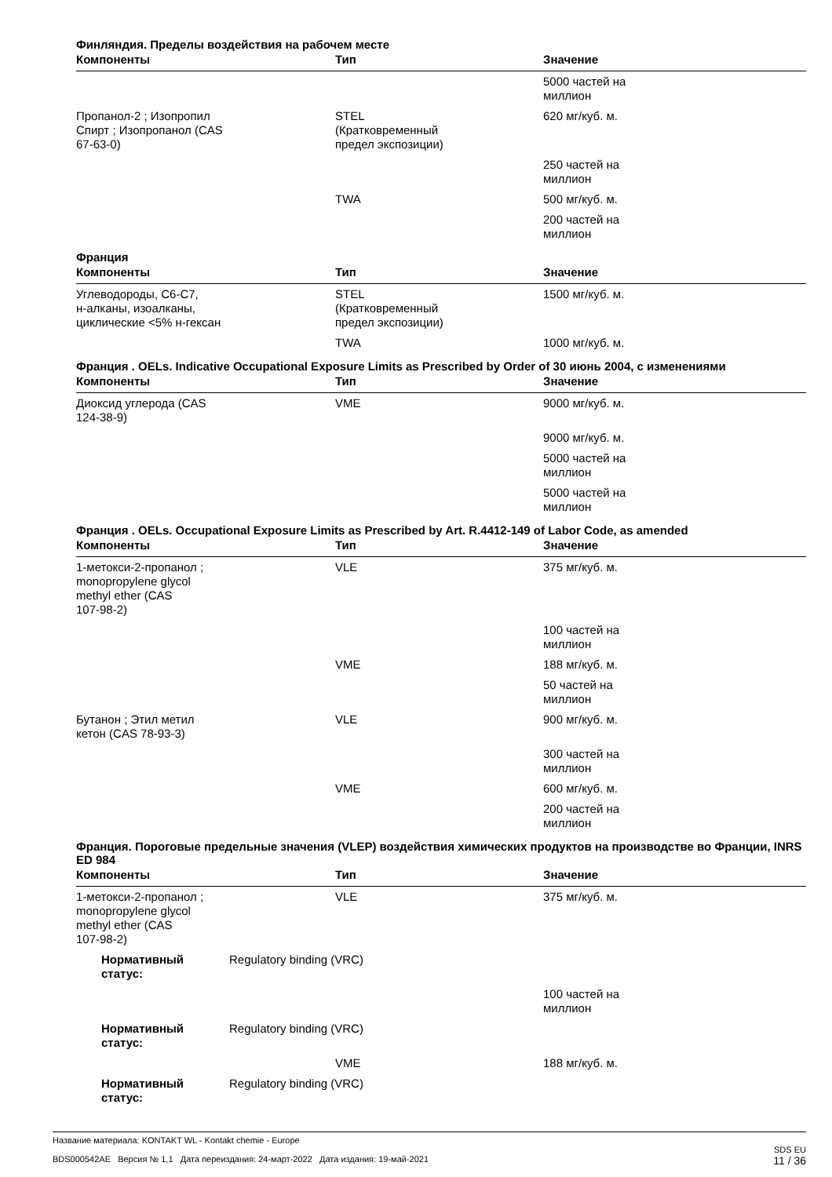Финляндия. Пределы воздействия на рабочем месте
| Компоненты | Тип | Значение |
| --- | --- | --- |
| | | 5000 частей на миллион |
| Пропанол-2 ; Изопропил Спирт ; Изопропанол (CAS 67-63-0) | STEL (Кратковременный предел экспозиции) | 620 мг/куб. м. |
| | | 250 частей на миллион |
| | TWA | 500 мг/куб. м. |
| | | 200 частей на миллион |
Франция
| Компоненты | Тип | Значение |
| --- | --- | --- |
| Углеводороды, C6-C7, н-алканы, изоалканы, циклические <5% н-гексан | STEL (Кратковременный предел экспозиции) | 1500 мг/куб. м. |
| | TWA | 1000 мг/куб. м. |
Франция . OELs. Indicative Occupational Exposure Limits as Prescribed by Order of 30 июнь 2004, с изменениями
| Компоненты | Тип | Значение |
| --- | --- | --- |
| Диоксид углерода (CAS 124-38-9) | VME | 9000 мг/куб. м. |
| | | 9000 мг/куб. м. |
| | | 5000 частей на миллион |
| | | 5000 частей на миллион |
Франция . OELs. Occupational Exposure Limits as Prescribed by Art. R.4412-149 of Labor Code, as amended
| Компоненты | Тип | Значение |
| --- | --- | --- |
| 1-метокси-2-пропанол ; monopropylene glycol methyl ether (CAS 107-98-2) | VLE | 375 мг/куб. м. |
| | | 100 частей на миллион |
| | VME | 188 мг/куб. м. |
| | | 50 частей на миллион |
| Бутанон ; Этил метил кетон (CAS 78-93-3) | VLE | 900 мг/куб. м. |
| | | 300 частей на миллион |
| | VME | 600 мг/куб. м. |
| | | 200 частей на миллион |
Франция. Пороговые предельные значения (VLEP) воздействия химических продуктов на производстве во Франции, INRS ED 984
| Компоненты | Тип | Значение |
| --- | --- | --- |
| 1-метокси-2-пропанол ; monopropylene glycol methyl ether (CAS 107-98-2) | VLE | 375 мг/куб. м. |
| Нормативный статус: Regulatory binding (VRC) | | |
| | | 100 частей на миллион |
| Нормативный статус: Regulatory binding (VRC) | | |
| | VME | 188 мг/куб. м. |
| Нормативный статус: Regulatory binding (VRC) | | |
Название материала: KONTAKT WL - Kontakt chemie - Europe
BDS000542AE Версия № 1,1 Дата переиздания: 24-март-2022 Дата издания: 19-май-2021
SDS EU
11 / 36